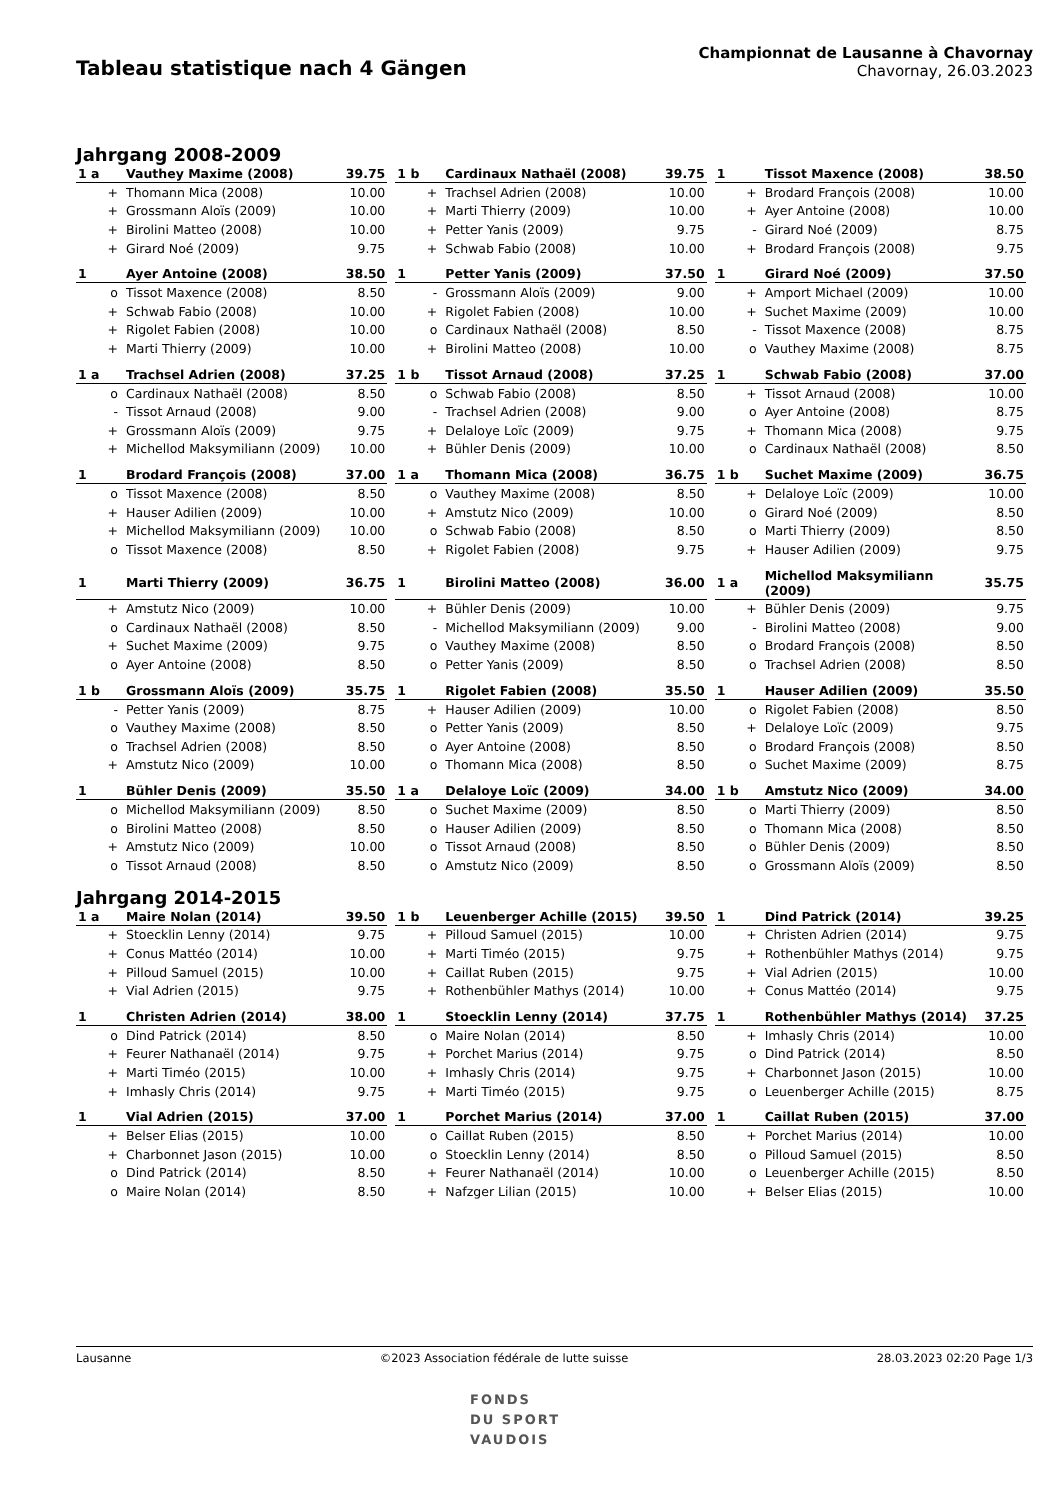Tableau statistique nach 4 Gängen
Championnat de Lausanne à Chavornay
Chavornay, 26.03.2023
Jahrgang 2008-2009
| 1 a | Vauthey Maxime (2008) | 39.75 |
| --- | --- | --- |
| + | Thomann Mica (2008) | 10.00 |
| + | Grossmann Aloïs (2009) | 10.00 |
| + | Birolini Matteo (2008) | 10.00 |
| + | Girard Noé (2009) | 9.75 |
| 1 b | Cardinaux Nathaël (2008) | 39.75 |
| --- | --- | --- |
| + | Trachsel Adrien (2008) | 10.00 |
| + | Marti Thierry (2009) | 10.00 |
| + | Petter Yanis (2009) | 9.75 |
| + | Schwab Fabio (2008) | 10.00 |
| 1 | Tissot Maxence (2008) | 38.50 |
| --- | --- | --- |
| + | Brodard François (2008) | 10.00 |
| + | Ayer Antoine (2008) | 10.00 |
| - | Girard Noé (2009) | 8.75 |
| + | Brodard François (2008) | 9.75 |
| 1 | Ayer Antoine (2008) | 38.50 |
| --- | --- | --- |
| o | Tissot Maxence (2008) | 8.50 |
| + | Schwab Fabio (2008) | 10.00 |
| + | Rigolet Fabien (2008) | 10.00 |
| + | Marti Thierry (2009) | 10.00 |
| 1 | Petter Yanis (2009) | 37.50 |
| --- | --- | --- |
| - | Grossmann Aloïs (2009) | 9.00 |
| + | Rigolet Fabien (2008) | 10.00 |
| o | Cardinaux Nathaël (2008) | 8.50 |
| + | Birolini Matteo (2008) | 10.00 |
| 1 | Girard Noé (2009) | 37.50 |
| --- | --- | --- |
| + | Amport Michael (2009) | 10.00 |
| + | Suchet Maxime (2009) | 10.00 |
| - | Tissot Maxence (2008) | 8.75 |
| o | Vauthey Maxime (2008) | 8.75 |
| 1 a | Trachsel Adrien (2008) | 37.25 |
| --- | --- | --- |
| o | Cardinaux Nathaël (2008) | 8.50 |
| - | Tissot Arnaud (2008) | 9.00 |
| + | Grossmann Aloïs (2009) | 9.75 |
| + | Michellod Maksymiliann (2009) | 10.00 |
| 1 b | Tissot Arnaud (2008) | 37.25 |
| --- | --- | --- |
| o | Schwab Fabio (2008) | 8.50 |
| - | Trachsel Adrien (2008) | 9.00 |
| + | Delaloye Loïc (2009) | 9.75 |
| + | Bühler Denis (2009) | 10.00 |
| 1 | Schwab Fabio (2008) | 37.00 |
| --- | --- | --- |
| + | Tissot Arnaud (2008) | 10.00 |
| o | Ayer Antoine (2008) | 8.75 |
| + | Thomann Mica (2008) | 9.75 |
| o | Cardinaux Nathaël (2008) | 8.50 |
| 1 | Brodard François (2008) | 37.00 |
| --- | --- | --- |
| o | Tissot Maxence (2008) | 8.50 |
| + | Hauser Adilien (2009) | 10.00 |
| + | Michellod Maksymiliann (2009) | 10.00 |
| o | Tissot Maxence (2008) | 8.50 |
| 1 a | Thomann Mica (2008) | 36.75 |
| --- | --- | --- |
| o | Vauthey Maxime (2008) | 8.50 |
| + | Amstutz Nico (2009) | 10.00 |
| o | Schwab Fabio (2008) | 8.50 |
| + | Rigolet Fabien (2008) | 9.75 |
| 1 b | Suchet Maxime (2009) | 36.75 |
| --- | --- | --- |
| + | Delaloye Loïc (2009) | 10.00 |
| o | Girard Noé (2009) | 8.50 |
| o | Marti Thierry (2009) | 8.50 |
| + | Hauser Adilien (2009) | 9.75 |
| 1 | Marti Thierry (2009) | 36.75 |
| --- | --- | --- |
| + | Amstutz Nico (2009) | 10.00 |
| o | Cardinaux Nathaël (2008) | 8.50 |
| + | Suchet Maxime (2009) | 9.75 |
| o | Ayer Antoine (2008) | 8.50 |
| 1 | Birolini Matteo (2008) | 36.00 |
| --- | --- | --- |
| + | Bühler Denis (2009) | 10.00 |
| - | Michellod Maksymiliann (2009) | 9.00 |
| o | Vauthey Maxime (2008) | 8.50 |
| o | Petter Yanis (2009) | 8.50 |
| 1 a | Michellod Maksymiliann (2009) | 35.75 |
| --- | --- | --- |
| + | Bühler Denis (2009) | 9.75 |
| - | Birolini Matteo (2008) | 9.00 |
| o | Brodard François (2008) | 8.50 |
| o | Trachsel Adrien (2008) | 8.50 |
| 1 b | Grossmann Aloïs (2009) | 35.75 |
| --- | --- | --- |
| - | Petter Yanis (2009) | 8.75 |
| o | Vauthey Maxime (2008) | 8.50 |
| o | Trachsel Adrien (2008) | 8.50 |
| + | Amstutz Nico (2009) | 10.00 |
| 1 | Rigolet Fabien (2008) | 35.50 |
| --- | --- | --- |
| + | Hauser Adilien (2009) | 10.00 |
| o | Petter Yanis (2009) | 8.50 |
| o | Ayer Antoine (2008) | 8.50 |
| o | Thomann Mica (2008) | 8.50 |
| 1 | Hauser Adilien (2009) | 35.50 |
| --- | --- | --- |
| o | Rigolet Fabien (2008) | 8.50 |
| + | Delaloye Loïc (2009) | 9.75 |
| o | Brodard François (2008) | 8.50 |
| o | Suchet Maxime (2009) | 8.75 |
| 1 | Bühler Denis (2009) | 35.50 |
| --- | --- | --- |
| o | Michellod Maksymiliann (2009) | 8.50 |
| o | Birolini Matteo (2008) | 8.50 |
| + | Amstutz Nico (2009) | 10.00 |
| o | Tissot Arnaud (2008) | 8.50 |
| 1 a | Delaloye Loïc (2009) | 34.00 |
| --- | --- | --- |
| o | Suchet Maxime (2009) | 8.50 |
| o | Hauser Adilien (2009) | 8.50 |
| o | Tissot Arnaud (2008) | 8.50 |
| o | Amstutz Nico (2009) | 8.50 |
| 1 b | Amstutz Nico (2009) | 34.00 |
| --- | --- | --- |
| o | Marti Thierry (2009) | 8.50 |
| o | Thomann Mica (2008) | 8.50 |
| o | Bühler Denis (2009) | 8.50 |
| o | Grossmann Aloïs (2009) | 8.50 |
Jahrgang 2014-2015
| 1 a | Maire Nolan (2014) | 39.50 |
| --- | --- | --- |
| + | Stoecklin Lenny (2014) | 9.75 |
| + | Conus Mattéo (2014) | 10.00 |
| + | Pilloud Samuel (2015) | 10.00 |
| + | Vial Adrien (2015) | 9.75 |
| 1 b | Leuenberger Achille (2015) | 39.50 |
| --- | --- | --- |
| + | Pilloud Samuel (2015) | 10.00 |
| + | Marti Timéo (2015) | 9.75 |
| + | Caillat Ruben (2015) | 9.75 |
| + | Rothenbühler Mathys (2014) | 10.00 |
| 1 | Dind Patrick (2014) | 39.25 |
| --- | --- | --- |
| + | Christen Adrien (2014) | 9.75 |
| + | Rothenbühler Mathys (2014) | 9.75 |
| + | Vial Adrien (2015) | 10.00 |
| + | Conus Mattéo (2014) | 9.75 |
| 1 | Christen Adrien (2014) | 38.00 |
| --- | --- | --- |
| o | Dind Patrick (2014) | 8.50 |
| + | Feurer Nathanaël (2014) | 9.75 |
| + | Marti Timéo (2015) | 10.00 |
| + | Imhasly Chris (2014) | 9.75 |
| 1 | Stoecklin Lenny (2014) | 37.75 |
| --- | --- | --- |
| o | Maire Nolan (2014) | 8.50 |
| + | Porchet Marius (2014) | 9.75 |
| + | Imhasly Chris (2014) | 9.75 |
| + | Marti Timéo (2015) | 9.75 |
| 1 | Rothenbühler Mathys (2014) | 37.25 |
| --- | --- | --- |
| + | Imhasly Chris (2014) | 10.00 |
| o | Dind Patrick (2014) | 8.50 |
| + | Charbonnet Jason (2015) | 10.00 |
| o | Leuenberger Achille (2015) | 8.75 |
| 1 | Vial Adrien (2015) | 37.00 |
| --- | --- | --- |
| + | Belser Elias (2015) | 10.00 |
| + | Charbonnet Jason (2015) | 10.00 |
| o | Dind Patrick (2014) | 8.50 |
| o | Maire Nolan (2014) | 8.50 |
| 1 | Porchet Marius (2014) | 37.00 |
| --- | --- | --- |
| o | Caillat Ruben (2015) | 8.50 |
| o | Stoecklin Lenny (2014) | 8.50 |
| + | Feurer Nathanaël (2014) | 10.00 |
| + | Nafzger Lilian (2015) | 10.00 |
| 1 | Caillat Ruben (2015) | 37.00 |
| --- | --- | --- |
| + | Porchet Marius (2014) | 10.00 |
| o | Pilloud Samuel (2015) | 8.50 |
| o | Leuenberger Achille (2015) | 8.50 |
| + | Belser Elias (2015) | 10.00 |
Lausanne ©2023 Association fédérale de lutte suisse 28.03.2023 02:20 Page 1/3
FONDS
DU SPORT
VAUDOIS